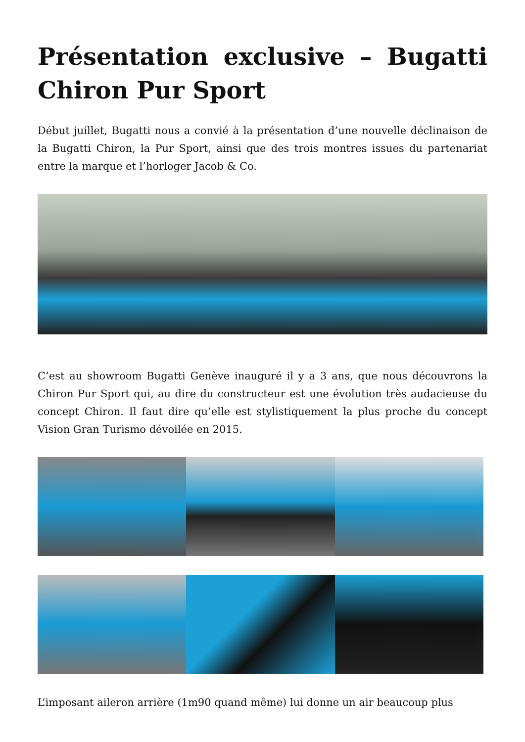Présentation exclusive – Bugatti Chiron Pur Sport
Début juillet, Bugatti nous a convié à la présentation d’une nouvelle déclinaison de la Bugatti Chiron, la Pur Sport, ainsi que des trois montres issues du partenariat entre la marque et l’horloger Jacob & Co.
C’est au showroom Bugatti Genève inauguré il y a 3 ans, que nous découvrons la Chiron Pur Sport qui, au dire du constructeur est une évolution très audacieuse du concept Chiron. Il faut dire qu’elle est stylistiquement la plus proche du concept Vision Gran Turismo dévoilée en 2015.
L’imposant aileron arrière (1m90 quand même) lui donne un air beaucoup plus